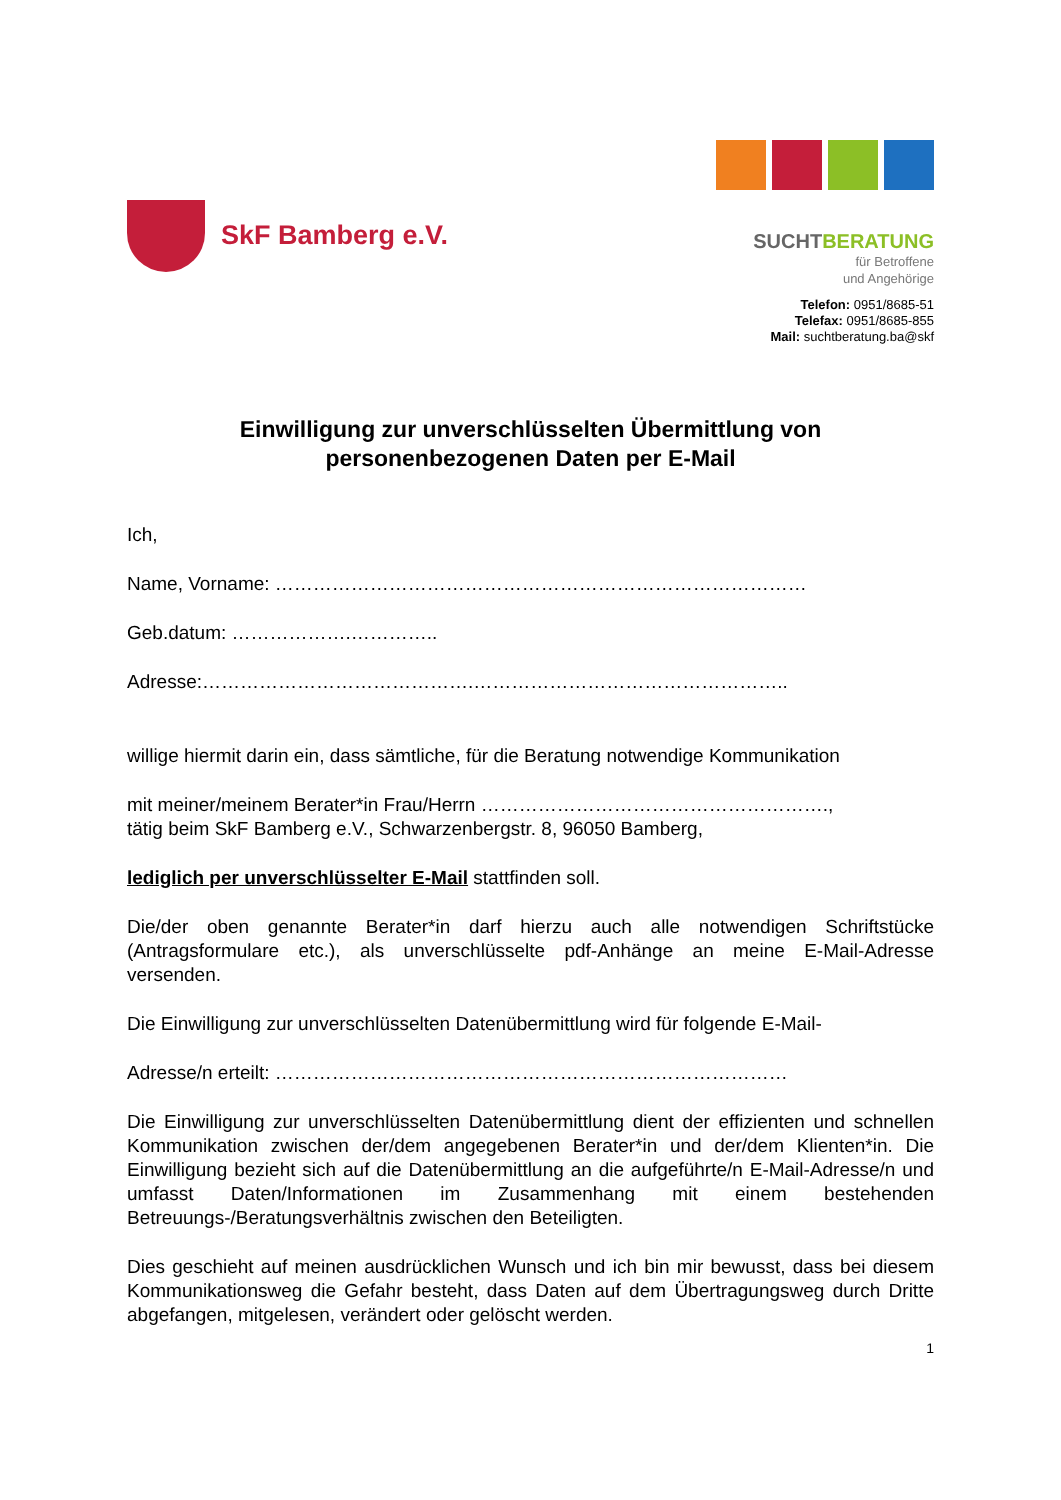SkF Bamberg e.V.
SUCHTBERATUNG
für Betroffene
und Angehörige
Telefon: 0951/8685-51
Telefax: 0951/8685-855
Mail: suchtberatung.ba@skf
Einwilligung zur unverschlüsselten Übermittlung von
personenbezogenen Daten per E-Mail
Ich,
Name, Vorname: …………………………………………………………………………
Geb.datum: ……………….…………..
Adresse:…………………………………….…………………………………………..
willige hiermit darin ein, dass sämtliche, für die Beratung notwendige Kommunikation
mit meiner/meinem Berater*in Frau/Herrn ……………………………………………….,
tätig beim SkF Bamberg e.V., Schwarzenbergstr. 8, 96050 Bamberg,
lediglich per unverschlüsselter E-Mail stattfinden soll.
Die/der oben genannte Berater*in darf hierzu auch alle notwendigen Schriftstücke (Antragsformulare etc.), als unverschlüsselte pdf-Anhänge an meine E-Mail-Adresse versenden.
Die Einwilligung zur unverschlüsselten Datenübermittlung wird für folgende E-Mail-
Adresse/n erteilt: ………………………………………………………………………
Die Einwilligung zur unverschlüsselten Datenübermittlung dient der effizienten und schnellen Kommunikation zwischen der/dem angegebenen Berater*in und der/dem Klienten*in. Die Einwilligung bezieht sich auf die Datenübermittlung an die aufgeführte/n E-Mail-Adresse/n und umfasst Daten/Informationen im Zusammenhang mit einem bestehenden Betreuungs-/Beratungsverhältnis zwischen den Beteiligten.
Dies geschieht auf meinen ausdrücklichen Wunsch und ich bin mir bewusst, dass bei diesem Kommunikationsweg die Gefahr besteht, dass Daten auf dem Übertragungsweg durch Dritte abgefangen, mitgelesen, verändert oder gelöscht werden.
1